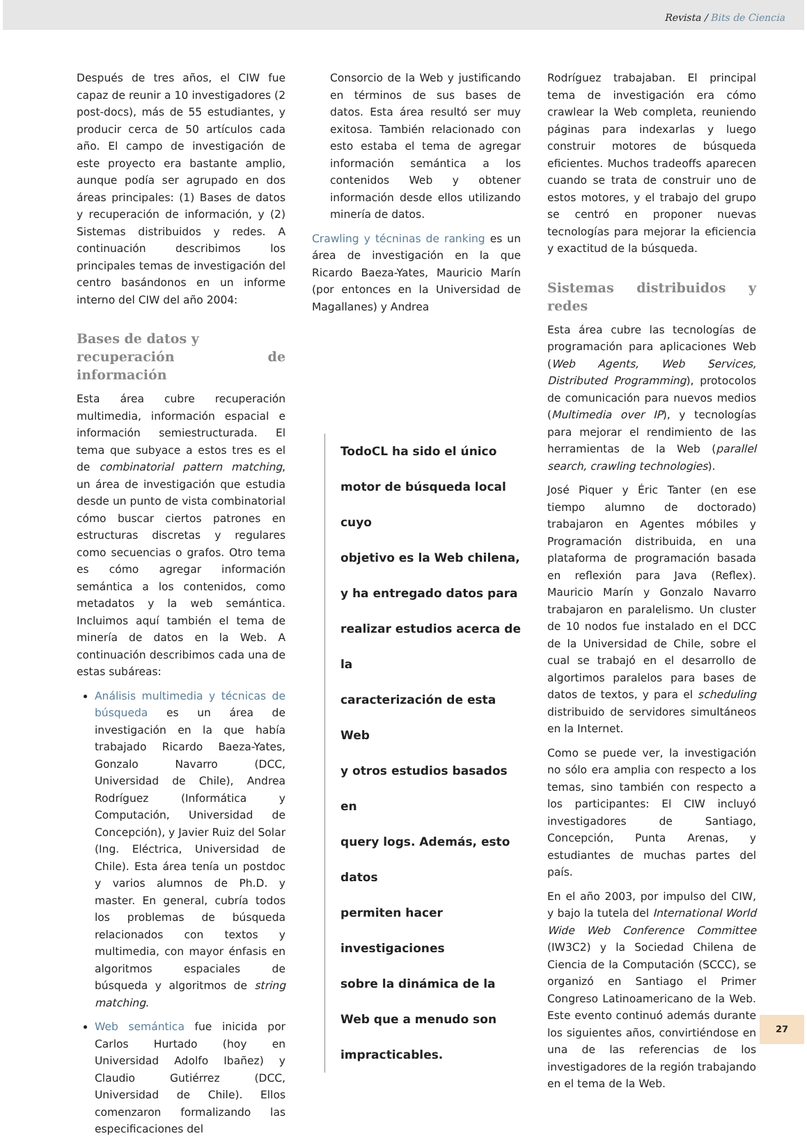Revista / Bits de Ciencia
Después de tres años, el CIW fue capaz de reunir a 10 investigadores (2 post-docs), más de 55 estudiantes, y producir cerca de 50 artículos cada año. El campo de investigación de este proyecto era bastante amplio, aunque podía ser agrupado en dos áreas principales: (1) Bases de datos y recuperación de información, y (2) Sistemas distribuidos y redes. A continuación describimos los principales temas de investigación del centro basándonos en un informe interno del CIW del año 2004:
Bases de datos y
recuperación de información
Esta área cubre recuperación multimedia, información espacial e información semiestructurada. El tema que subyace a estos tres es el de combinatorial pattern matching, un área de investigación que estudia desde un punto de vista combinatorial cómo buscar ciertos patrones en estructuras discretas y regulares como secuencias o grafos. Otro tema es cómo agregar información semántica a los contenidos, como metadatos y la web semántica. Incluimos aquí también el tema de minería de datos en la Web. A continuación describimos cada una de estas subáreas:
Análisis multimedia y técnicas de búsqueda es un área de investigación en la que había trabajado Ricardo Baeza-Yates, Gonzalo Navarro (DCC, Universidad de Chile), Andrea Rodríguez (Informática y Computación, Universidad de Concepción), y Javier Ruiz del Solar (Ing. Eléctrica, Universidad de Chile). Esta área tenía un postdoc y varios alumnos de Ph.D. y master. En general, cubría todos los problemas de búsqueda relacionados con textos y multimedia, con mayor énfasis en algoritmos espaciales de búsqueda y algoritmos de string matching.
Web semántica fue inicida por Carlos Hurtado (hoy en Universidad Adolfo Ibañez) y Claudio Gutiérrez (DCC, Universidad de Chile). Ellos comenzaron formalizando las especificaciones del
Consorcio de la Web y justificando en términos de sus bases de datos. Esta área resultó ser muy exitosa. También relacionado con esto estaba el tema de agregar información semántica a los contenidos Web y obtener información desde ellos utilizando minería de datos.
Crawling y técninas de ranking es un área de investigación en la que Ricardo Baeza-Yates, Mauricio Marín (por entonces en la Universidad de Magallanes) y Andrea
TodoCL ha sido el único
motor de búsqueda local cuyo
objetivo es la Web chilena,
y ha entregado datos para
realizar estudios acerca de la
caracterización de esta Web
y otros estudios basados en
query logs. Además, esto datos
permiten hacer investigaciones
sobre la dinámica de la
Web que a menudo son
impracticables.
Rodríguez trabajaban. El principal tema de investigación era cómo crawlear la Web completa, reuniendo páginas para indexarlas y luego construir motores de búsqueda eficientes. Muchos tradeoffs aparecen cuando se trata de construir uno de estos motores, y el trabajo del grupo se centró en proponer nuevas tecnologías para mejorar la eficiencia y exactitud de la búsqueda.
Sistemas distribuidos y redes
Esta área cubre las tecnologías de programación para aplicaciones Web (Web Agents, Web Services, Distributed Programming), protocolos de comunicación para nuevos medios (Multimedia over IP), y tecnologías para mejorar el rendimiento de las herramientas de la Web (parallel search, crawling technologies).
José Piquer y Éric Tanter (en ese tiempo alumno de doctorado) trabajaron en Agentes móbiles y Programación distribuida, en una plataforma de programación basada en reflexión para Java (Reflex). Mauricio Marín y Gonzalo Navarro trabajaron en paralelismo. Un cluster de 10 nodos fue instalado en el DCC de la Universidad de Chile, sobre el cual se trabajó en el desarrollo de algortimos paralelos para bases de datos de textos, y para el scheduling distribuido de servidores simultáneos en la Internet.
Como se puede ver, la investigación no sólo era amplia con respecto a los temas, sino también con respecto a los participantes: El CIW incluyó investigadores de Santiago, Concepción, Punta Arenas, y estudiantes de muchas partes del país.
En el año 2003, por impulso del CIW, y bajo la tutela del International World Wide Web Conference Committee (IW3C2) y la Sociedad Chilena de Ciencia de la Computación (SCCC), se organizó en Santiago el Primer Congreso Latinoamericano de la Web. Este evento continuó además durante los siguientes años, convirtiéndose en una de las referencias de los investigadores de la región trabajando en el tema de la Web.
27